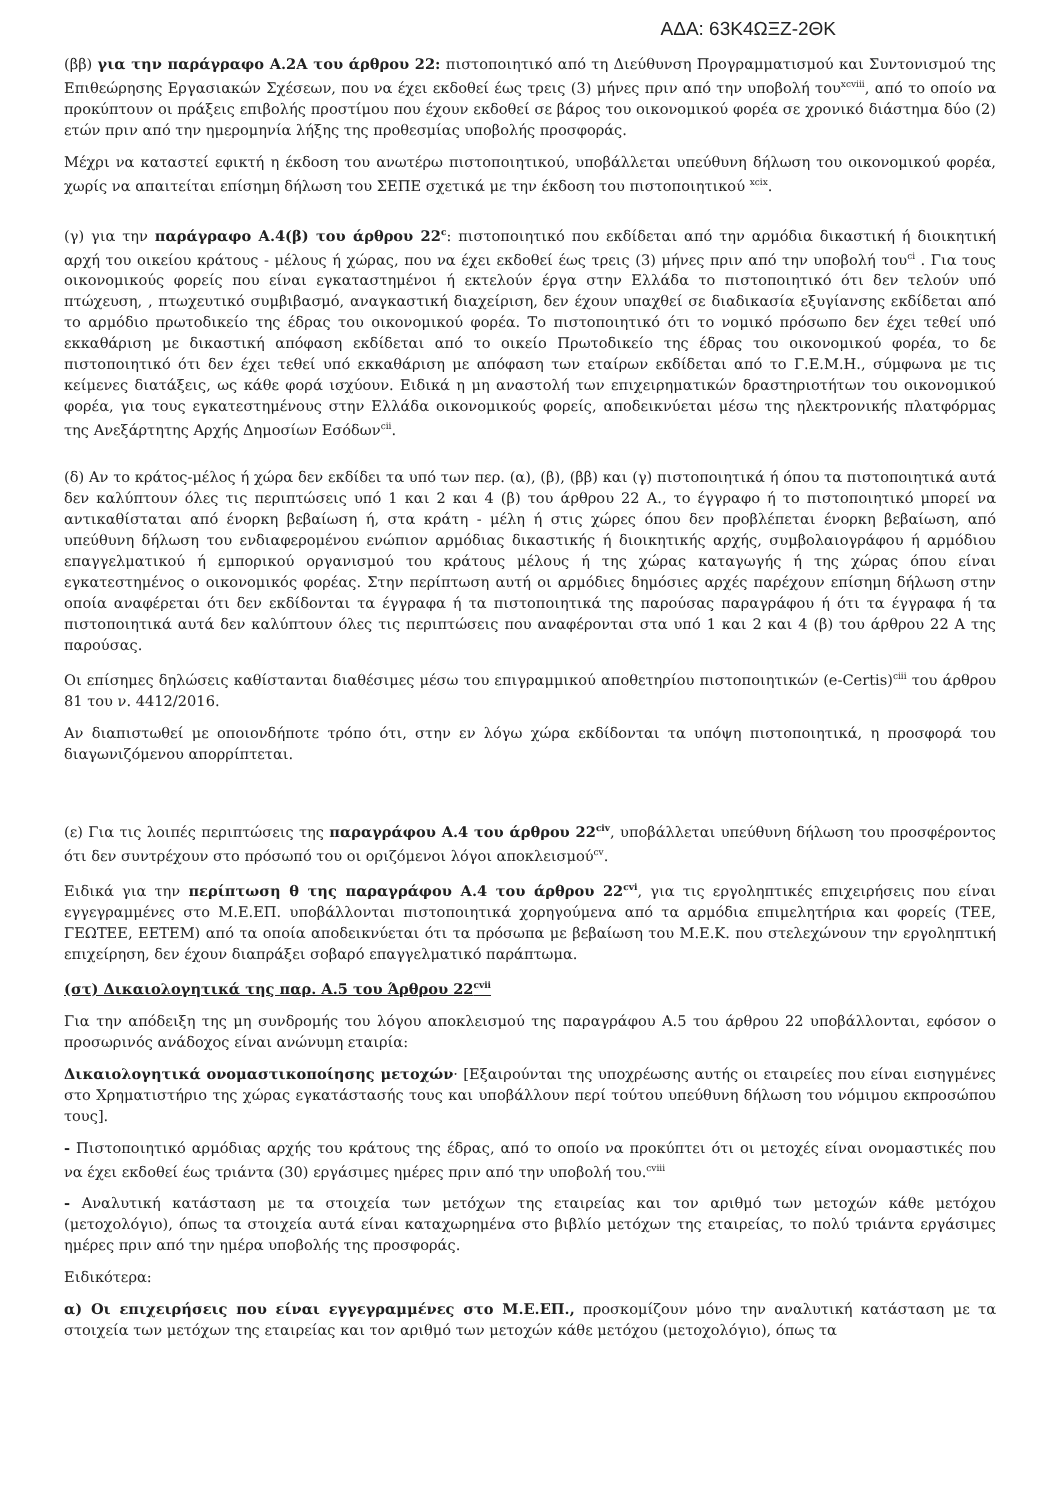ΑΔΑ: 63Κ4ΩΞΖ-2ΘΚ
(ββ) για την παράγραφο Α.2Α του άρθρου 22: πιστοποιητικό από τη Διεύθυνση Προγραμματισμού και Συντονισμού της Επιθεώρησης Εργασιακών Σχέσεων, που να έχει εκδοθεί έως τρεις (3) μήνες πριν από την υποβολή του<sup>xcviii</sup>, από το οποίο να προκύπτουν οι πράξεις επιβολής προστίμου που έχουν εκδοθεί σε βάρος του οικονομικού φορέα σε χρονικό διάστημα δύο (2) ετών πριν από την ημερομηνία λήξης της προθεσμίας υποβολής προσφοράς.
Μέχρι να καταστεί εφικτή η έκδοση του ανωτέρω πιστοποιητικού, υποβάλλεται υπεύθυνη δήλωση του οικονομικού φορέα, χωρίς να απαιτείται επίσημη δήλωση του ΣΕΠΕ σχετικά με την έκδοση του πιστοποιητικού <sup>xcix</sup>.
(γ) για την παράγραφο Α.4(β) του άρθρου 22<sup>c</sup>: πιστοποιητικό που εκδίδεται από την αρμόδια δικαστική ή διοικητική αρχή του οικείου κράτους - μέλους ή χώρας, που να έχει εκδοθεί έως τρεις (3) μήνες πριν από την υποβολή του<sup>ci</sup> . Για τους οικονομικούς φορείς που είναι εγκαταστημένοι ή εκτελούν έργα στην Ελλάδα το πιστοποιητικό ότι δεν τελούν υπό πτώχευση, , πτωχευτικό συμβιβασμό, αναγκαστική διαχείριση, δεν έχουν υπαχθεί σε διαδικασία εξυγίανσης εκδίδεται από το αρμόδιο πρωτοδικείο της έδρας του οικονομικού φορέα. Το πιστοποιητικό ότι το νομικό πρόσωπο δεν έχει τεθεί υπό εκκαθάριση με δικαστική απόφαση εκδίδεται από το οικείο Πρωτοδικείο της έδρας του οικονομικού φορέα, το δε πιστοποιητικό ότι δεν έχει τεθεί υπό εκκαθάριση με απόφαση των εταίρων εκδίδεται από το Γ.Ε.Μ.Η., σύμφωνα με τις κείμενες διατάξεις, ως κάθε φορά ισχύουν. Ειδικά η μη αναστολή των επιχειρηματικών δραστηριοτήτων του οικονομικού φορέα, για τους εγκατεστημένους στην Ελλάδα οικονομικούς φορείς, αποδεικνύεται μέσω της ηλεκτρονικής πλατφόρμας της Ανεξάρτητης Αρχής Δημοσίων Εσόδων<sup>cii</sup>.
(δ) Αν το κράτος-μέλος ή χώρα δεν εκδίδει τα υπό των περ. (α), (β), (ββ) και (γ) πιστοποιητικά ή όπου τα πιστοποιητικά αυτά δεν καλύπτουν όλες τις περιπτώσεις υπό 1 και 2 και 4 (β) του άρθρου 22 Α., το έγγραφο ή το πιστοποιητικό μπορεί να αντικαθίσταται από ένορκη βεβαίωση ή, στα κράτη - μέλη ή στις χώρες όπου δεν προβλέπεται ένορκη βεβαίωση, από υπεύθυνη δήλωση του ενδιαφερομένου ενώπιον αρμόδιας δικαστικής ή διοικητικής αρχής, συμβολαιογράφου ή αρμόδιου επαγγελματικού ή εμπορικού οργανισμού του κράτους μέλους ή της χώρας καταγωγής ή της χώρας όπου είναι εγκατεστημένος ο οικονομικός φορέας. Στην περίπτωση αυτή οι αρμόδιες δημόσιες αρχές παρέχουν επίσημη δήλωση στην οποία αναφέρεται ότι δεν εκδίδονται τα έγγραφα ή τα πιστοποιητικά της παρούσας παραγράφου ή ότι τα έγγραφα ή τα πιστοποιητικά αυτά δεν καλύπτουν όλες τις περιπτώσεις που αναφέρονται στα υπό 1 και 2 και 4 (β) του άρθρου 22 Α της παρούσας.
Οι επίσημες δηλώσεις καθίστανται διαθέσιμες μέσω του επιγραμμικού αποθετηρίου πιστοποιητικών (e-Certis)<sup>ciii</sup> του άρθρου 81 του ν. 4412/2016.
Αν διαπιστωθεί με οποιονδήποτε τρόπο ότι, στην εν λόγω χώρα εκδίδονται τα υπόψη πιστοποιητικά, η προσφορά του διαγωνιζόμενου απορρίπτεται.
(ε) Για τις λοιπές περιπτώσεις της παραγράφου Α.4 του άρθρου 22<sup>civ</sup>, υποβάλλεται υπεύθυνη δήλωση του προσφέροντος ότι δεν συντρέχουν στο πρόσωπό του οι οριζόμενοι λόγοι αποκλεισμού<sup>cv</sup>.
Ειδικά για την περίπτωση θ της παραγράφου Α.4 του άρθρου 22<sup>cvi</sup>, για τις εργοληπτικές επιχειρήσεις που είναι εγγεγραμμένες στο Μ.Ε.ΕΠ. υποβάλλονται πιστοποιητικά χορηγούμενα από τα αρμόδια επιμελητήρια και φορείς (ΤΕΕ, ΓΕΩΤΕΕ, ΕΕΤΕΜ) από τα οποία αποδεικνύεται ότι τα πρόσωπα με βεβαίωση του Μ.Ε.Κ. που στελεχώνουν την εργοληπτική επιχείρηση, δεν έχουν διαπράξει σοβαρό επαγγελματικό παράπτωμα.
(στ) Δικαιολογητικά της παρ. Α.5 του Άρθρου 22<sup>cvii</sup>
Για την απόδειξη της μη συνδρομής του λόγου αποκλεισμού της παραγράφου Α.5 του άρθρου 22 υποβάλλονται, εφόσον ο προσωρινός ανάδοχος είναι ανώνυμη εταιρία:
Δικαιολογητικά ονομαστικοποίησης μετοχών· [Εξαιρούνται της υποχρέωσης αυτής οι εταιρείες που είναι εισηγμένες στο Χρηματιστήριο της χώρας εγκατάστασής τους και υποβάλλουν περί τούτου υπεύθυνη δήλωση του νόμιμου εκπροσώπου τους].
- Πιστοποιητικό αρμόδιας αρχής του κράτους της έδρας, από το οποίο να προκύπτει ότι οι μετοχές είναι ονομαστικές που να έχει εκδοθεί έως τριάντα (30) εργάσιμες ημέρες πριν από την υποβολή του.<sup>cviii</sup>
- Αναλυτική κατάσταση με τα στοιχεία των μετόχων της εταιρείας και τον αριθμό των μετοχών κάθε μετόχου (μετοχολόγιο), όπως τα στοιχεία αυτά είναι καταχωρημένα στο βιβλίο μετόχων της εταιρείας, το πολύ τριάντα εργάσιμες ημέρες πριν από την ημέρα υποβολής της προσφοράς.
Ειδικότερα:
α) Οι επιχειρήσεις που είναι εγγεγραμμένες στο Μ.Ε.ΕΠ., προσκομίζουν μόνο την αναλυτική κατάσταση με τα στοιχεία των μετόχων της εταιρείας και τον αριθμό των μετοχών κάθε μετόχου (μετοχολόγιο), όπως τα